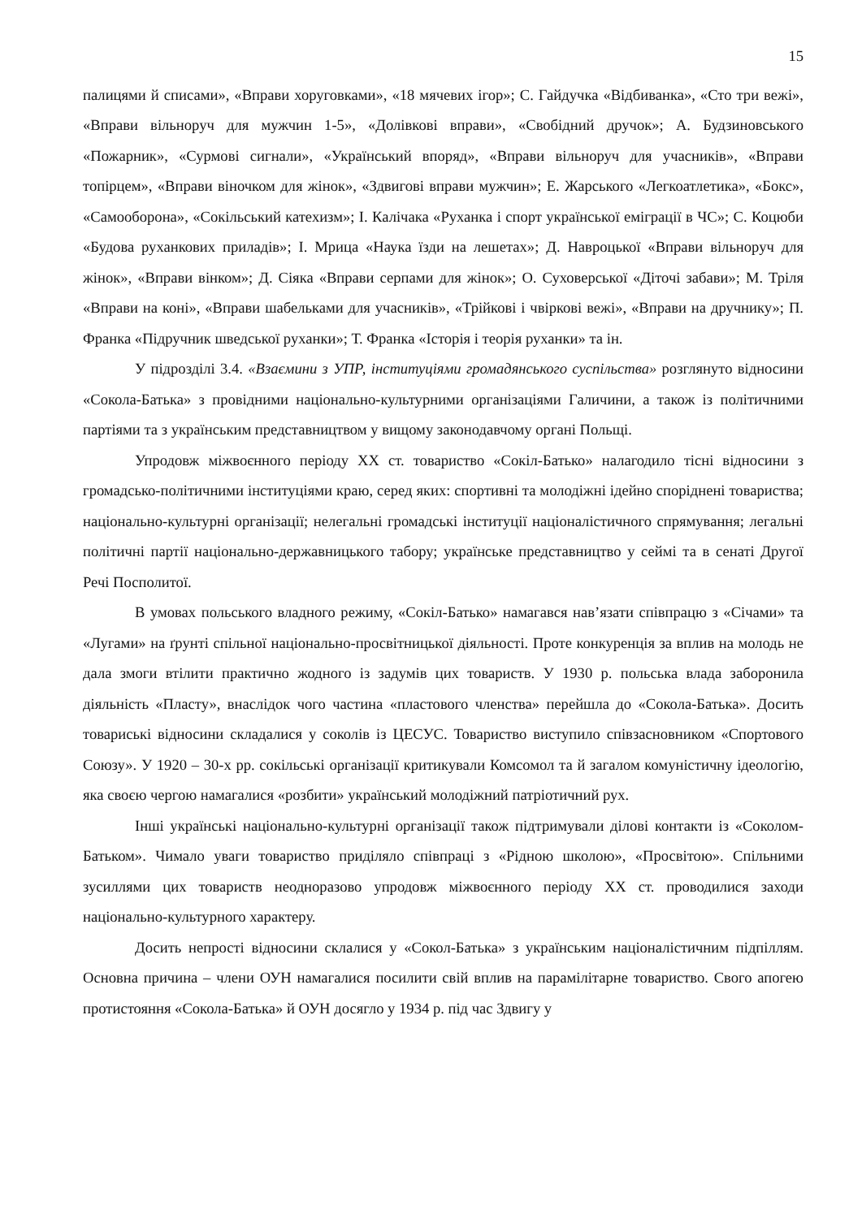15
палицями й списами», «Вправи хоруговками», «18 мячевих ігор»; С. Гайдучка «Відбиванка», «Сто три вежі», «Вправи вільноруч для мужчин 1-5», «Долівкові вправи», «Свобідний дручок»; А. Будзиновського «Пожарник», «Сурмові сигнали», «Український впоряд», «Вправи вільноруч для учасників», «Вправи топірцем», «Вправи віночком для жінок», «Здвигові вправи мужчин»; Е. Жарського «Легкоатлетика», «Бокс», «Самооборона», «Сокільський катехизм»; І. Калічака «Руханка і спорт української еміграції в ЧС»; С. Коцюби «Будова руханкових приладів»; І. Мрица «Наука їзди на лешетах»; Д. Навроцької «Вправи вільноруч для жінок», «Вправи вінком»; Д. Сіяка «Вправи серпами для жінок»; О. Суховерської «Діточі забави»; М. Тріля «Вправи на коні», «Вправи шабельками для учасників», «Трійкові і чвіркові вежі», «Вправи на дручнику»; П. Франка «Підручник шведської руханки»; Т. Франка «Історія і теорія руханки» та ін.
У підрозділі 3.4. «Взаємини з УПР, інституціями громадянського суспільства» розглянуто відносини «Сокола-Батька» з провідними національно-культурними організаціями Галичини, а також із політичними партіями та з українським представництвом у вищому законодавчому органі Польщі.
Упродовж міжвоєнного періоду ХХ ст. товариство «Сокіл-Батько» налагодило тісні відносини з громадсько-політичними інституціями краю, серед яких: спортивні та молодіжні ідейно споріднені товариства; національно-культурні організації; нелегальні громадські інституції націоналістичного спрямування; легальні політичні партії національно-державницького табору; українське представництво у сеймі та в сенаті Другої Речі Посполитої.
В умовах польського владного режиму, «Сокіл-Батько» намагався нав’язати співпрацю з «Січами» та «Лугами» на ґрунті спільної національно-просвітницької діяльності. Проте конкуренція за вплив на молодь не дала змоги втілити практично жодного із задумів цих товариств. У 1930 р. польська влада заборонила діяльність «Пласту», внаслідок чого частина «пластового членства» перейшла до «Сокола-Батька». Досить товариські відносини складалися у соколів із ЦЕСУС. Товариство виступило співзасновником «Спортового Союзу». У 1920 – 30-х рр. сокільські організації критикували Комсомол та й загалом комуністичну ідеологію, яка своєю чергою намагалися «розбити» український молодіжний патріотичний рух.
Інші українські національно-культурні організації також підтримували ділові контакти із «Соколом-Батьком». Чимало уваги товариство приділяло співпраці з «Рідною школою», «Просвітою». Спільними зусиллями цих товариств неодноразово упродовж міжвоєнного періоду ХХ ст. проводилися заходи національно-культурного характеру.
Досить непрості відносини склалися у «Сокол-Батька» з українським націоналістичним підпіллям. Основна причина – члени ОУН намагалися посилити свій вплив на парамілітарне товариство. Свого апогею протистояння «Сокола-Батька» й ОУН досягло у 1934 р. під час Здвигу у